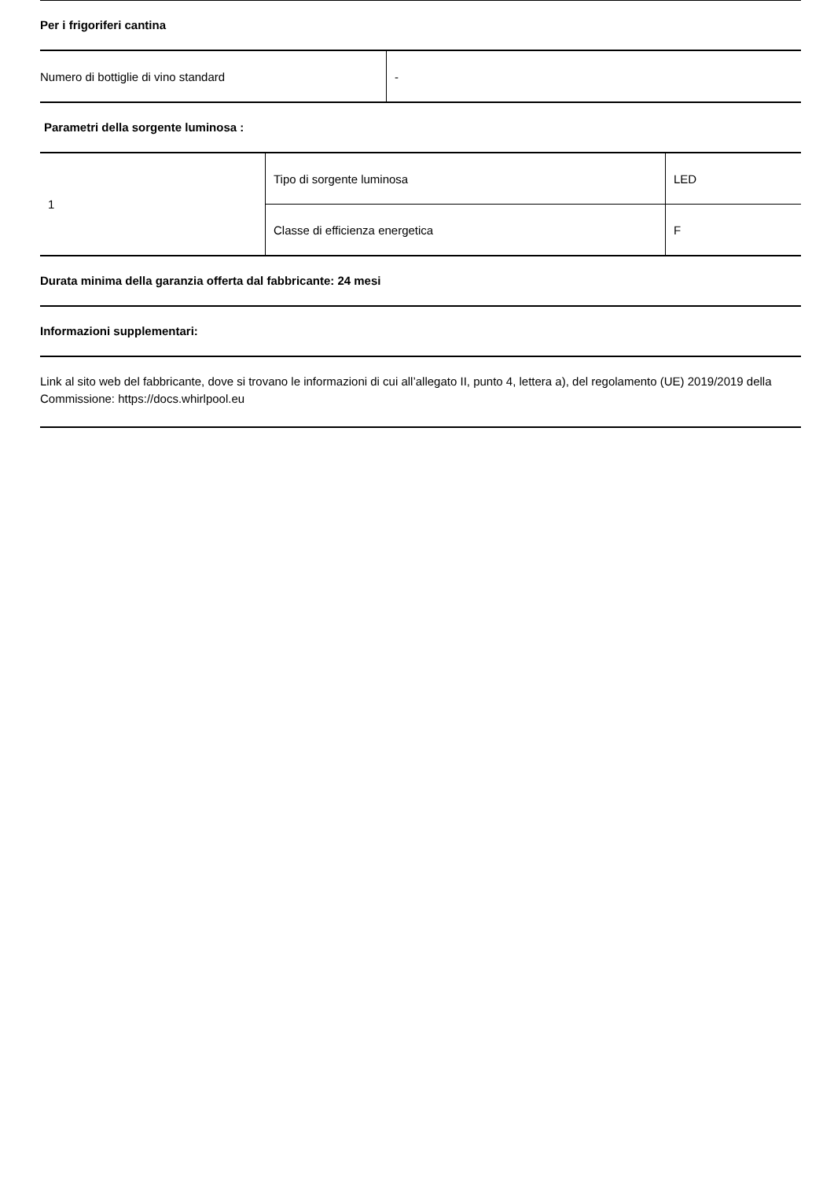Per i frigoriferi cantina
| Numero di bottiglie di vino standard | - |
Parametri della sorgente luminosa :
| 1 | Tipo di sorgente luminosa | LED |
| | Classe di efficienza energetica | F |
Durata minima della garanzia offerta dal fabbricante: 24 mesi
Informazioni supplementari:
Link al sito web del fabbricante, dove si trovano le informazioni di cui all’allegato II, punto 4, lettera a), del regolamento (UE) 2019/2019 della Commissione: https://docs.whirlpool.eu